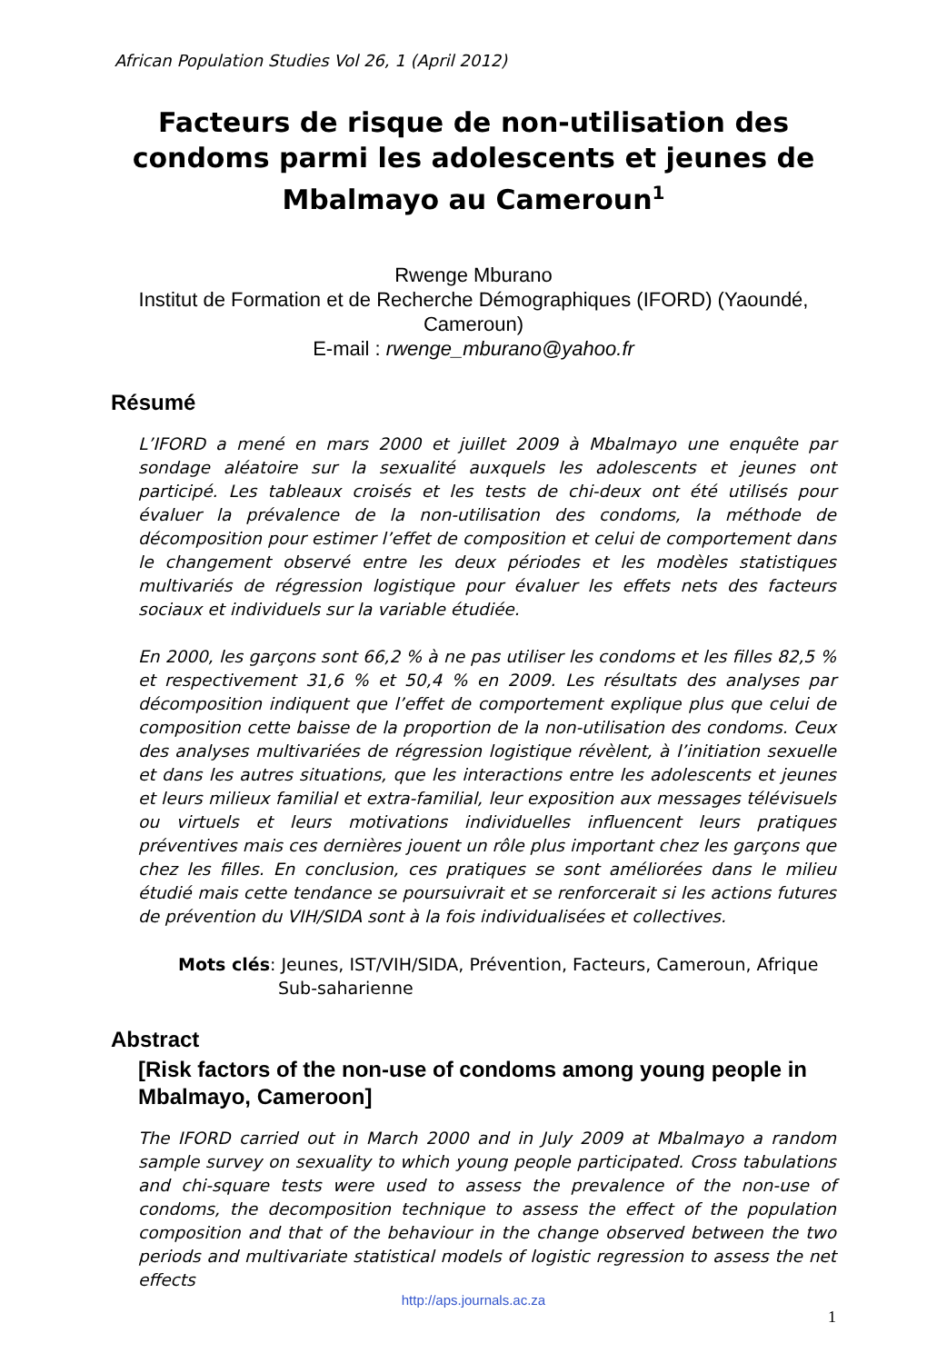African Population Studies Vol 26, 1 (April 2012)
Facteurs de risque de non-utilisation des condoms parmi les adolescents et jeunes de Mbalmayo au Cameroun<sup>1</sup>
Rwenge Mburano
Institut de Formation et de Recherche Démographiques (IFORD) (Yaoundé, Cameroun)
E-mail : rwenge_mburano@yahoo.fr
Résumé
L’IFORD a mené en mars 2000 et juillet 2009 à Mbalmayo une enquête par sondage aléatoire sur la sexualité auxquels les adolescents et jeunes ont participé. Les tableaux croisés et les tests de chi-deux ont été utilisés pour évaluer la prévalence de la non-utilisation des condoms, la méthode de décomposition pour estimer l’effet de composition et celui de comportement dans le changement observé entre les deux périodes et les modèles statistiques multivariés de régression logistique pour évaluer les effets nets des facteurs sociaux et individuels sur la variable étudiée.
En 2000, les garçons sont 66,2 % à ne pas utiliser les condoms et les filles 82,5 % et respectivement 31,6 % et 50,4 % en 2009. Les résultats des analyses par décomposition indiquent que l’effet de comportement explique plus que celui de composition cette baisse de la proportion de la non-utilisation des condoms. Ceux des analyses multivariées de régression logistique révèlent, à l’initiation sexuelle et dans les autres situations, que les interactions entre les adolescents et jeunes et leurs milieux familial et extra-familial, leur exposition aux messages télévisuels ou virtuels et leurs motivations individuelles influencent leurs pratiques préventives mais ces dernières jouent un rôle plus important chez les garçons que chez les filles. En conclusion, ces pratiques se sont améliorées dans le milieu étudié mais cette tendance se poursuivrait et se renforcerait si les actions futures de prévention du VIH/SIDA sont à la fois individualisées et collectives.
Mots clés: Jeunes, IST/VIH/SIDA, Prévention, Facteurs, Cameroun, Afrique Sub-saharienne
Abstract
[Risk factors of the non-use of condoms among young people in Mbalmayo, Cameroon]
The IFORD carried out in March 2000 and in July 2009 at Mbalmayo a random sample survey on sexuality to which young people participated. Cross tabulations and chi-square tests were used to assess the prevalence of the non-use of condoms, the decomposition technique to assess the effect of the population composition and that of the behaviour in the change observed between the two periods and multivariate statistical models of logistic regression to assess the net effects
http://aps.journals.ac.za
1